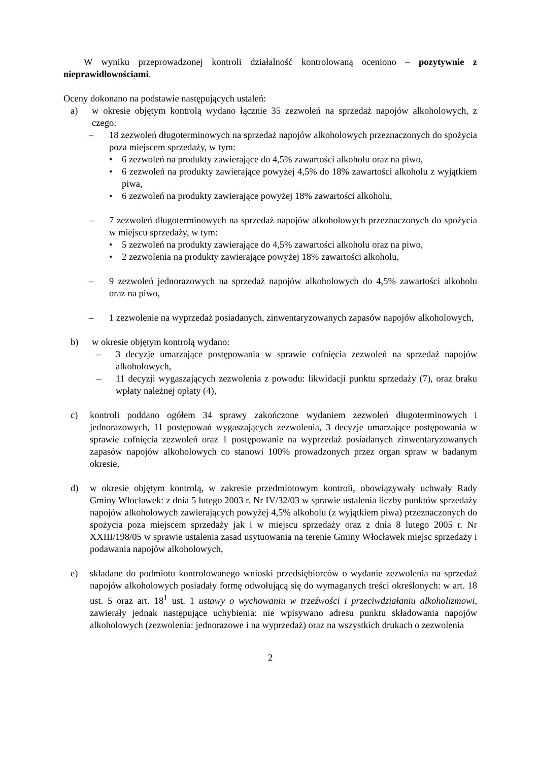W wyniku przeprowadzonej kontroli działalność kontrolowaną oceniono – pozytywnie z nieprawidłowościami.
Oceny dokonano na podstawie następujących ustaleń:
a) w okresie objętym kontrolą wydano łącznie 35 zezwoleń na sprzedaż napojów alkoholowych, z czego:
– 18 zezwoleń długoterminowych na sprzedaż napojów alkoholowych przeznaczonych do spożycia poza miejscem sprzedaży, w tym:
• 6 zezwoleń na produkty zawierające do 4,5% zawartości alkoholu oraz na piwo,
• 6 zezwoleń na produkty zawierające powyżej 4,5% do 18% zawartości alkoholu z wyjątkiem piwa,
• 6 zezwoleń na produkty zawierające powyżej 18% zawartości alkoholu,
– 7 zezwoleń długoterminowych na sprzedaż napojów alkoholowych przeznaczonych do spożycia w miejscu sprzedaży, w tym:
• 5 zezwoleń na produkty zawierające do 4,5% zawartości alkoholu oraz na piwo,
• 2 zezwolenia na produkty zawierające powyżej 18% zawartości alkoholu,
– 9 zezwoleń jednorazowych na sprzedaż napojów alkoholowych do 4,5% zawartości alkoholu oraz na piwo,
– 1 zezwolenie na wyprzedaż posiadanych, zinwentaryzowanych zapasów napojów alkoholowych,
b) w okresie objętym kontrolą wydano:
– 3 decyzje umarzające postępowania w sprawie cofnięcia zezwoleń na sprzedaż napojów alkoholowych,
– 11 decyzji wygaszających zezwolenia z powodu: likwidacji punktu sprzedaży (7), oraz braku wpłaty należnej opłaty (4),
c) kontroli poddano ogółem 34 sprawy zakończone wydaniem zezwoleń długoterminowych i jednorazowych, 11 postępowań wygaszających zezwolenia, 3 decyzje umarzające postępowania w sprawie cofnięcia zezwoleń oraz 1 postępowanie na wyprzedaż posiadanych zinwentaryzowanych zapasów napojów alkoholowych co stanowi 100% prowadzonych przez organ spraw w badanym okresie,
d) w okresie objętym kontrolą, w zakresie przedmiotowym kontroli, obowiązywały uchwały Rady Gminy Włocławek: z dnia 5 lutego 2003 r. Nr IV/32/03 w sprawie ustalenia liczby punktów sprzedaży napojów alkoholowych zawierających powyżej 4,5% alkoholu (z wyjątkiem piwa) przeznaczonych do spożycia poza miejscem sprzedaży jak i w miejscu sprzedaży oraz z dnia 8 lutego 2005 r. Nr XXIII/198/05 w sprawie ustalenia zasad usytuowania na terenie Gminy Włocławek miejsc sprzedaży i podawania napojów alkoholowych,
e) składane do podmiotu kontrolowanego wnioski przedsiębiorców o wydanie zezwolenia na sprzedaż napojów alkoholowych posiadały formę odwołującą się do wymaganych treści określonych: w art. 18 ust. 5 oraz art. 18<sup>1</sup> ust. 1 ustawy o wychowaniu w trzeźwości i przeciwdziałaniu alkoholizmowi, zawierały jednak następujące uchybienia: nie wpisywano adresu punktu składowania napojów alkoholowych (zezwolenia: jednorazowe i na wyprzedaż) oraz na wszystkich drukach o zezwolenia
2